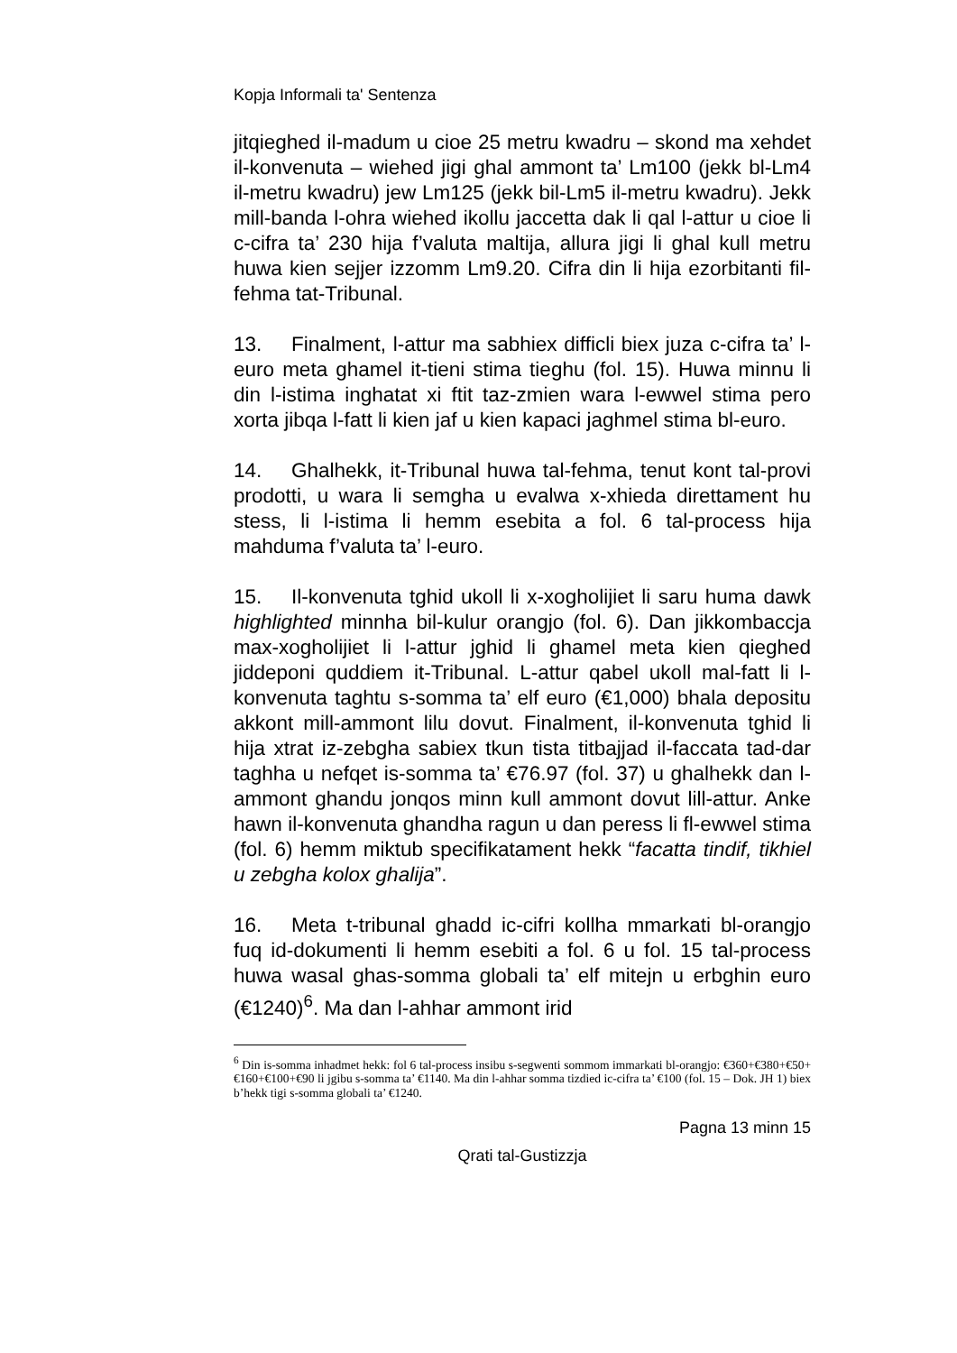Kopja Informali ta' Sentenza
jitqieghed il-madum u cioe 25 metru kwadru – skond ma xehdet il-konvenuta – wiehed jigi ghal ammont ta’ Lm100 (jekk bl-Lm4 il-metru kwadru) jew Lm125 (jekk bil-Lm5 il-metru kwadru). Jekk mill-banda l-ohra wiehed ikollu jaccetta dak li qal l-attur u cioe li c-cifra ta’ 230 hija f’valuta maltija, allura jigi li ghal kull metru huwa kien sejjer izzomm Lm9.20. Cifra din li hija ezorbitanti fil-fehma tat-Tribunal.
13. Finalment, l-attur ma sabhiex difficli biex juza c-cifra ta’ l-euro meta ghamel it-tieni stima tieghu (fol. 15). Huwa minnu li din l-istima inghatat xi ftit taz-zmien wara l-ewwel stima pero xorta jibqa l-fatt li kien jaf u kien kapaci jaghmel stima bl-euro.
14. Ghalhekk, it-Tribunal huwa tal-fehma, tenut kont tal-provi prodotti, u wara li semgha u evalwa x-xhieda direttament hu stess, li l-istima li hemm esebita a fol. 6 tal-process hija mahduma f’valuta ta’ l-euro.
15. Il-konvenuta tghid ukoll li x-xogholijiet li saru huma dawk highlighted minnha bil-kulur orangjo (fol. 6). Dan jikkombaccja max-xogholijiet li l-attur jghid li ghamel meta kien qieghed jiddeponi quddiem it-Tribunal. L-attur qabel ukoll mal-fatt li l-konvenuta taghtu s-somma ta’ elf euro (€1,000) bhala depositu akkont mill-ammont lilu dovut. Finalment, il-konvenuta tghid li hija xtrat iz-zebgha sabiex tkun tista titbajjad il-faccata tad-dar taghha u nefqet is-somma ta’ €76.97 (fol. 37) u ghalhekk dan l-ammont ghandu jonqos minn kull ammont dovut lill-attur. Anke hawn il-konvenuta ghandha ragun u dan peress li fl-ewwel stima (fol. 6) hemm miktub specifikatament hekk “facatta tindif, tikhiel u zebgha kolox ghalija”.
16. Meta t-tribunal ghadd ic-cifri kollha mmarkati bl-orangjo fuq id-dokumenti li hemm esebiti a fol. 6 u fol. 15 tal-process huwa wasal ghas-somma globali ta’ elf mitejn u erbghin euro (€1240)<sup>6</sup>. Ma dan l-ahhar ammont irid
<sup>6</sup> Din is-somma inhadmet hekk: fol 6 tal-process insibu s-segwenti sommom immarkati bl-orangjo: €360+€380+€50+€160+€100+€90 li jgibu s-somma ta’ €1140. Ma din l-ahhar somma tizdied ic-cifra ta’ €100 (fol. 15 – Dok. JH 1) biex b’hekk tigi s-somma globali ta’ €1240.
Pagna 13 minn 15
Qrati tal-Gustizzja